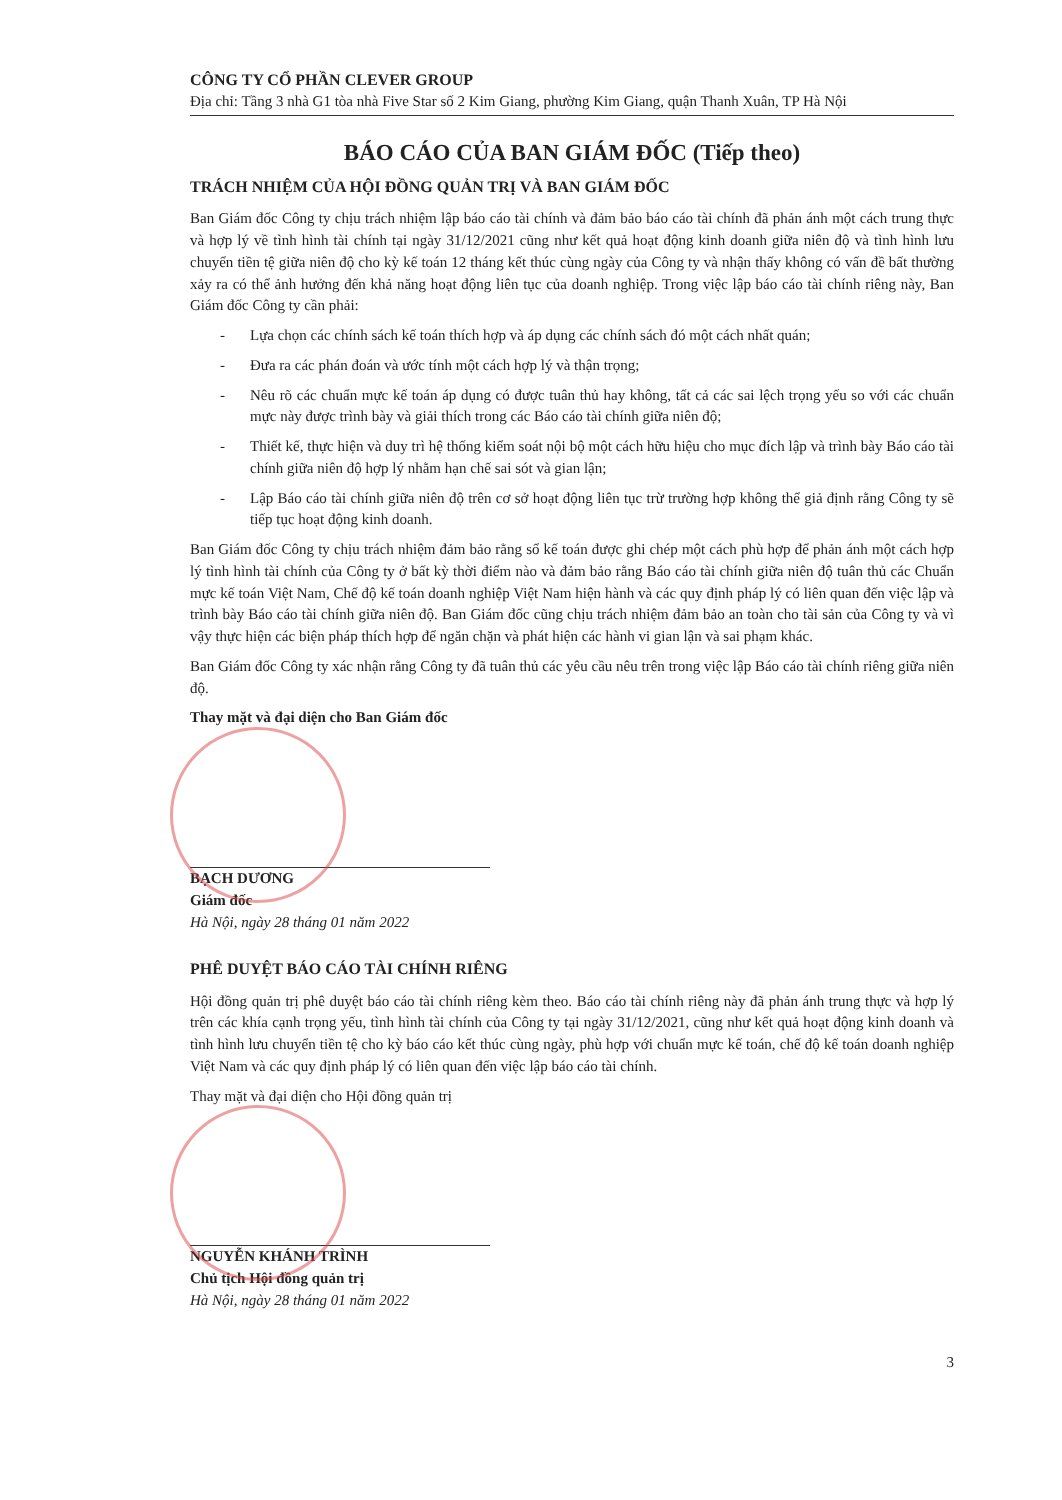CÔNG TY CỔ PHẦN CLEVER GROUP
Địa chỉ: Tầng 3 nhà G1 tòa nhà Five Star số 2 Kim Giang, phường Kim Giang, quận Thanh Xuân, TP Hà Nội
BÁO CÁO CỦA BAN GIÁM ĐỐC (Tiếp theo)
TRÁCH NHIỆM CỦA HỘI ĐỒNG QUẢN TRỊ VÀ BAN GIÁM ĐỐC
Ban Giám đốc Công ty chịu trách nhiệm lập báo cáo tài chính và đảm bảo báo cáo tài chính đã phản ánh một cách trung thực và hợp lý về tình hình tài chính tại ngày 31/12/2021 cũng như kết quả hoạt động kinh doanh giữa niên độ và tình hình lưu chuyển tiền tệ giữa niên độ cho kỳ kế toán 12 tháng kết thúc cùng ngày của Công ty và nhận thấy không có vấn đề bất thường xảy ra có thể ảnh hưởng đến khả năng hoạt động liên tục của doanh nghiệp. Trong việc lập báo cáo tài chính riêng này, Ban Giám đốc Công ty cần phải:
- Lựa chọn các chính sách kế toán thích hợp và áp dụng các chính sách đó một cách nhất quán;
- Đưa ra các phán đoán và ước tính một cách hợp lý và thận trọng;
- Nêu rõ các chuẩn mực kế toán áp dụng có được tuân thủ hay không, tất cả các sai lệch trọng yếu so với các chuẩn mực này được trình bày và giải thích trong các Báo cáo tài chính giữa niên độ;
- Thiết kế, thực hiện và duy trì hệ thống kiểm soát nội bộ một cách hữu hiệu cho mục đích lập và trình bày Báo cáo tài chính giữa niên độ hợp lý nhằm hạn chế sai sót và gian lận;
- Lập Báo cáo tài chính giữa niên độ trên cơ sở hoạt động liên tục trừ trường hợp không thể giả định rằng Công ty sẽ tiếp tục hoạt động kinh doanh.
Ban Giám đốc Công ty chịu trách nhiệm đảm bảo rằng sổ kế toán được ghi chép một cách phù hợp để phản ánh một cách hợp lý tình hình tài chính của Công ty ở bất kỳ thời điểm nào và đảm bảo rằng Báo cáo tài chính giữa niên độ tuân thủ các Chuẩn mực kế toán Việt Nam, Chế độ kế toán doanh nghiệp Việt Nam hiện hành và các quy định pháp lý có liên quan đến việc lập và trình bày Báo cáo tài chính giữa niên độ. Ban Giám đốc cũng chịu trách nhiệm đảm bảo an toàn cho tài sản của Công ty và vì vậy thực hiện các biện pháp thích hợp để ngăn chặn và phát hiện các hành vi gian lận và sai phạm khác.
Ban Giám đốc Công ty xác nhận rằng Công ty đã tuân thủ các yêu cầu nêu trên trong việc lập Báo cáo tài chính riêng giữa niên độ.
Thay mặt và đại diện cho Ban Giám đốc
BẠCH DƯƠNG
Giám đốc
Hà Nội, ngày 28 tháng 01 năm 2022
PHÊ DUYỆT BÁO CÁO TÀI CHÍNH RIÊNG
Hội đồng quản trị phê duyệt báo cáo tài chính riêng kèm theo. Báo cáo tài chính riêng này đã phản ánh trung thực và hợp lý trên các khía cạnh trọng yếu, tình hình tài chính của Công ty tại ngày 31/12/2021, cũng như kết quả hoạt động kinh doanh và tình hình lưu chuyển tiền tệ cho kỳ báo cáo kết thúc cùng ngày, phù hợp với chuẩn mực kế toán, chế độ kế toán doanh nghiệp Việt Nam và các quy định pháp lý có liên quan đến việc lập báo cáo tài chính.
Thay mặt và đại diện cho Hội đồng quản trị
NGUYỄN KHÁNH TRÌNH
Chủ tịch Hội đồng quản trị
Hà Nội, ngày 28 tháng 01 năm 2022
3